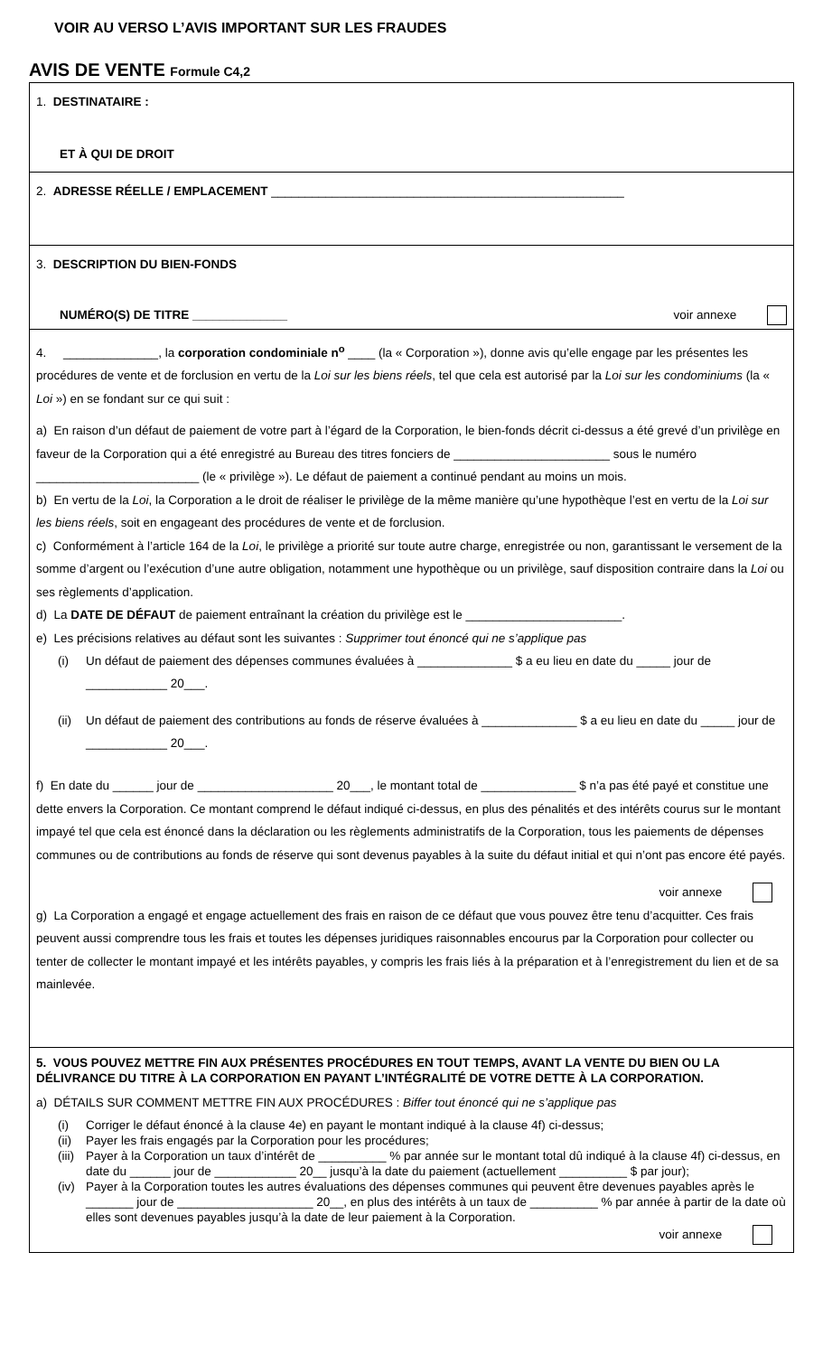VOIR AU VERSO L’AVIS IMPORTANT SUR LES FRAUDES
AVIS DE VENTE Formule C4,2
1. DESTINATAIRE :
ET À QUI DE DROIT
2. ADRESSE RÉELLE / EMPLACEMENT ____________________________________________________
3. DESCRIPTION DU BIEN-FONDS
NUMÉRO(S) DE TITRE ______________ voir annexe
4. ______________, la corporation condominiale n<sup>o</sup> ____ (la « Corporation »), donne avis qu’elle engage par les présentes les procédures de vente et de forclusion en vertu de la Loi sur les biens réels, tel que cela est autorisé par la Loi sur les condominiums (la « Loi ») en se fondant sur ce qui suit :
a) En raison d’un défaut de paiement de votre part à l’égard de la Corporation, le bien-fonds décrit ci-dessus a été grevé d’un privilège en faveur de la Corporation qui a été enregistré au Bureau des titres fonciers de _______________________ sous le numéro ________________________ (le « privilège »). Le défaut de paiement a continué pendant au moins un mois.
b) En vertu de la Loi, la Corporation a le droit de réaliser le privilège de la même manière qu’une hypothèque l’est en vertu de la Loi sur les biens réels, soit en engageant des procédures de vente et de forclusion.
c) Conformément à l’article 164 de la Loi, le privilège a priorité sur toute autre charge, enregistrée ou non, garantissant le versement de la somme d’argent ou l’exécution d’une autre obligation, notamment une hypothèque ou un privilège, sauf disposition contraire dans la Loi ou ses règlements d’application.
d) La DATE DE DÉFAUT de paiement entraînant la création du privilège est le _______________________.
e) Les précisions relatives au défaut sont les suivantes : Supprimer tout énoncé qui ne s’applique pas
(i) Un défaut de paiement des dépenses communes évaluées à ______________ $ a eu lieu en date du _____ jour de ____________ 20___.
(ii) Un défaut de paiement des contributions au fonds de réserve évaluées à ______________ $ a eu lieu en date du _____ jour de ____________ 20___.
f) En date du ______ jour de ____________________ 20___, le montant total de ______________ $ n’a pas été payé et constitue une dette envers la Corporation. Ce montant comprend le défaut indiqué ci-dessus, en plus des pénalités et des intérêts courus sur le montant impayé tel que cela est énoncé dans la déclaration ou les règlements administratifs de la Corporation, tous les paiements de dépenses communes ou de contributions au fonds de réserve qui sont devenus payables à la suite du défaut initial et qui n’ont pas encore été payés.
voir annexe
g) La Corporation a engagé et engage actuellement des frais en raison de ce défaut que vous pouvez être tenu d’acquitter. Ces frais peuvent aussi comprendre tous les frais et toutes les dépenses juridiques raisonnables encourus par la Corporation pour collecter ou tenter de collecter le montant impayé et les intérêts payables, y compris les frais liés à la préparation et à l’enregistrement du lien et de sa mainlevée.
5. VOUS POUVEZ METTRE FIN AUX PRÉSENTES PROCÉDURES EN TOUT TEMPS, AVANT LA VENTE DU BIEN OU LA DÉLIVRANCE DU TITRE À LA CORPORATION EN PAYANT L’INTÉGRALITÉ DE VOTRE DETTE À LA CORPORATION.
a) DÉTAILS SUR COMMENT METTRE FIN AUX PROCÉDURES : Biffer tout énoncé qui ne s’applique pas
(i) Corriger le défaut énoncé à la clause 4e) en payant le montant indiqué à la clause 4f) ci-dessus;
(ii) Payer les frais engagés par la Corporation pour les procédures;
(iii) Payer à la Corporation un taux d’intérêt de __________ % par année sur le montant total dû indiqué à la clause 4f) ci-dessus, en date du ______ jour de ____________ 20__ jusqu’à la date du paiement (actuellement __________ $ par jour);
(iv) Payer à la Corporation toutes les autres évaluations des dépenses communes qui peuvent être devenues payables après le _______ jour de ____________________ 20__, en plus des intérêts à un taux de __________ % par année à partir de la date où elles sont devenues payables jusqu’à la date de leur paiement à la Corporation.
voir annexe